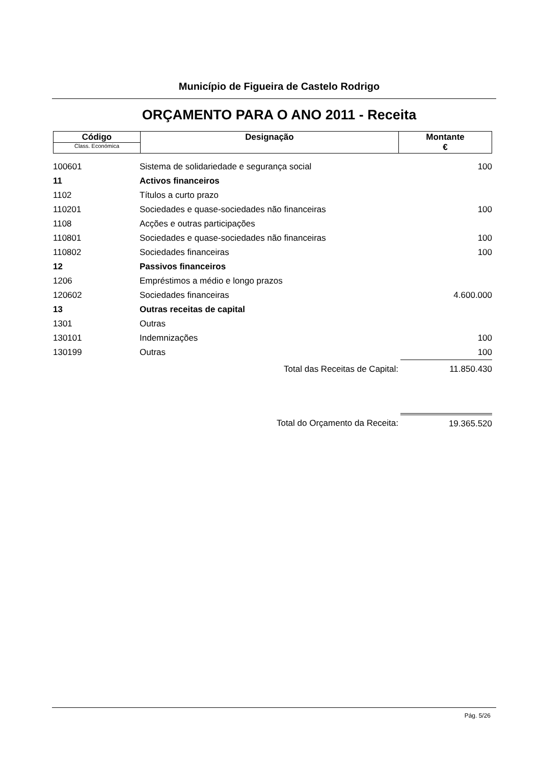Município de Figueira de Castelo Rodrigo
ORÇAMENTO PARA O ANO 2011 - Receita
| Código Class. Económica | Designação | Montante € |
| 100601 | Sistema de solidariedade e segurança social | 100 |
| 11 | Activos financeiros | |
| 1102 | Títulos a curto prazo | |
| 110201 | Sociedades e quase-sociedades não financeiras | 100 |
| 1108 | Acções e outras participações | |
| 110801 | Sociedades e quase-sociedades não financeiras | 100 |
| 110802 | Sociedades financeiras | 100 |
| 12 | Passivos financeiros | |
| 1206 | Empréstimos a médio e longo prazos | |
| 120602 | Sociedades financeiras | 4.600.000 |
| 13 | Outras receitas de capital | |
| 1301 | Outras | |
| 130101 | Indemnizações | 100 |
| 130199 | Outras | 100 |
| | Total das Receitas de Capital: | 11.850.430 |
| | Total do Orçamento da Receita: | 19.365.520 |
Pág. 5/26